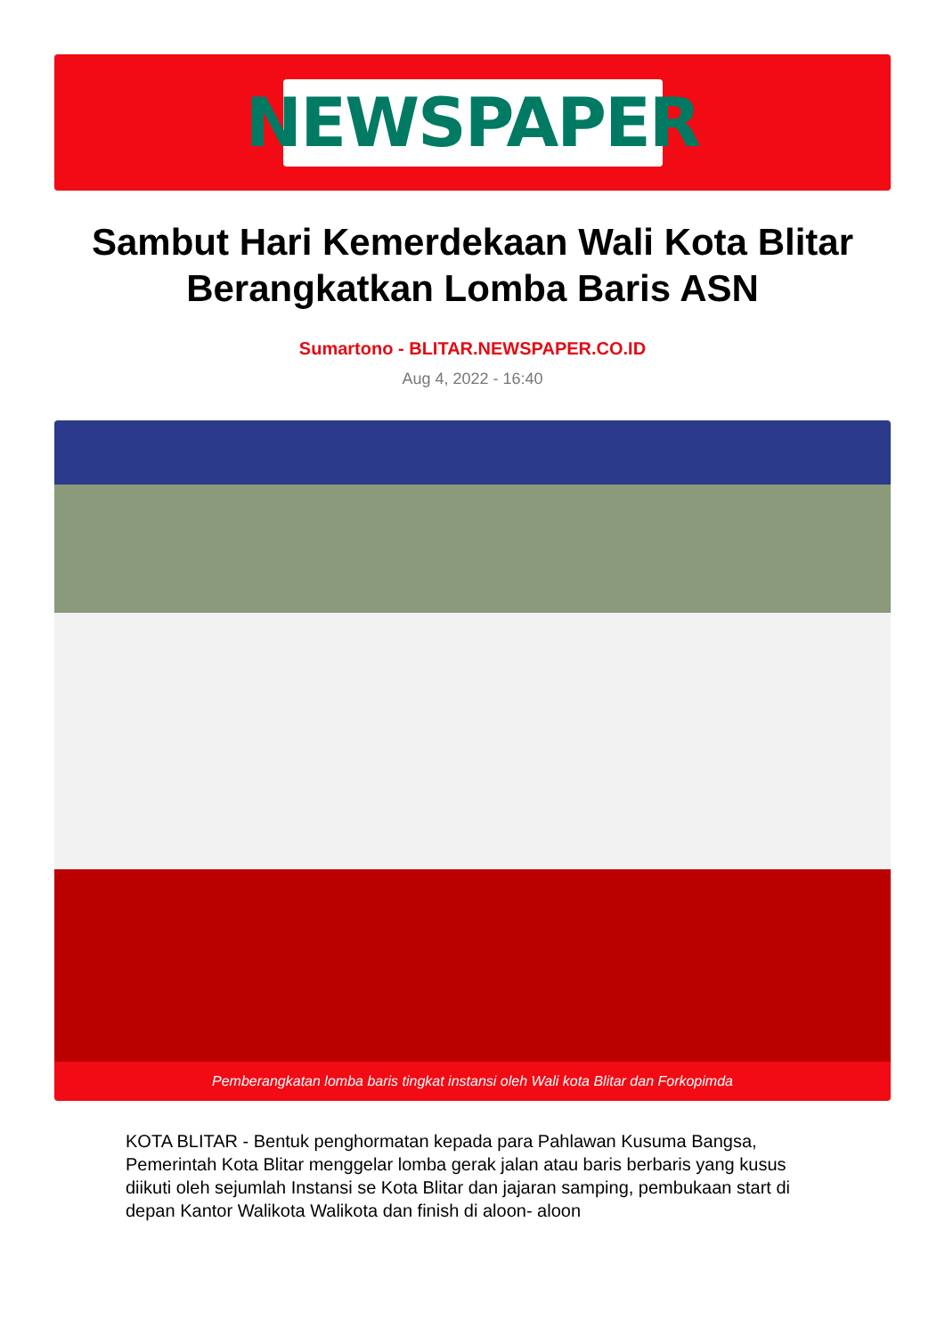NEWSPAPER
Sambut Hari Kemerdekaan Wali Kota Blitar Berangkatkan Lomba Baris ASN
Sumartono - BLITAR.NEWSPAPER.CO.ID
Aug 4, 2022 - 16:40
Pemberangkatan lomba baris tingkat instansi oleh Wali kota Blitar dan Forkopimda
KOTA BLITAR - Bentuk penghormatan kepada para Pahlawan Kusuma Bangsa, Pemerintah Kota Blitar menggelar lomba gerak jalan atau baris berbaris yang kusus diikuti oleh sejumlah Instansi se Kota Blitar dan jajaran samping, pembukaan start di depan Kantor Walikota Walikota dan finish di aloon- aloon